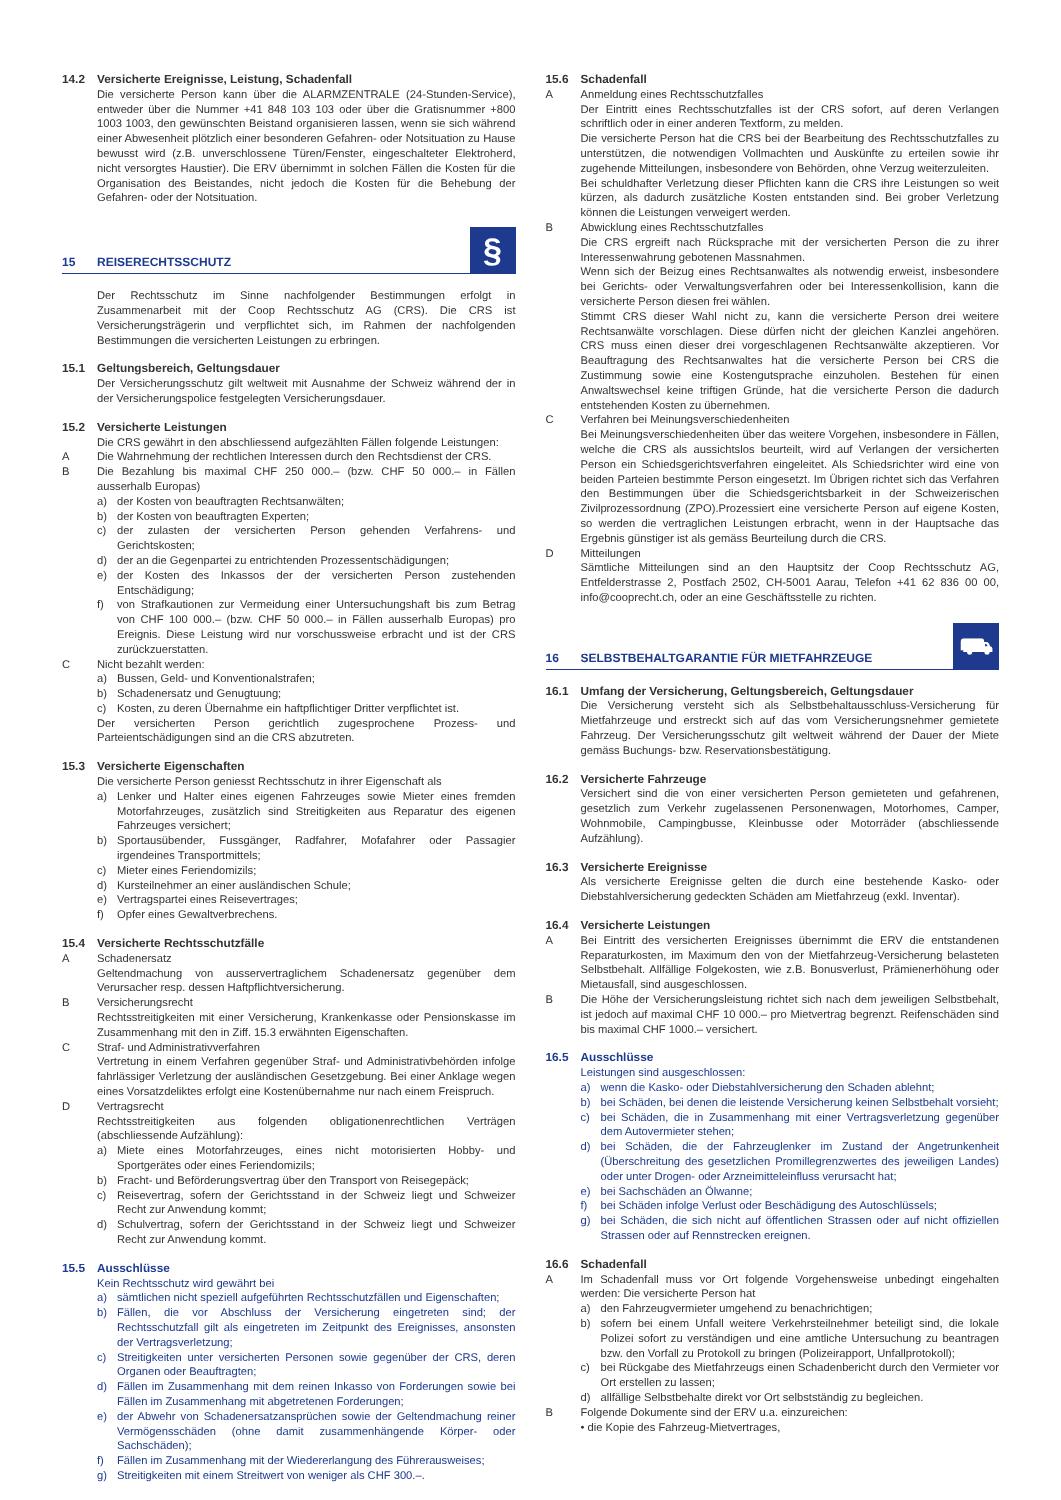14.2 Versicherte Ereignisse, Leistung, Schadenfall
Die versicherte Person kann über die ALARMZENTRALE (24-Stunden-Service), entweder über die Nummer +41 848 103 103 oder über die Gratisnummer +800 1003 1003, den gewünschten Beistand organisieren lassen, wenn sie sich während einer Abwesenheit plötzlich einer besonderen Gefahren- oder Notsituation zu Hause bewusst wird (z.B. unverschlossene Türen/Fenster, eingeschalteter Elektroherd, nicht versorgtes Haustier). Die ERV übernimmt in solchen Fällen die Kosten für die Organisation des Beistandes, nicht jedoch die Kosten für die Behebung der Gefahren- oder der Notsituation.
15 REISERECHTSSCHUTZ §
Der Rechtsschutz im Sinne nachfolgender Bestimmungen erfolgt in Zusammenarbeit mit der Coop Rechtsschutz AG (CRS). Die CRS ist Versicherungsträgerin und verpflichtet sich, im Rahmen der nachfolgenden Bestimmungen die versicherten Leistungen zu erbringen.
15.1 Geltungsbereich, Geltungsdauer
Der Versicherungsschutz gilt weltweit mit Ausnahme der Schweiz während der in der Versicherungspolice festgelegten Versicherungsdauer.
15.2 Versicherte Leistungen
Die CRS gewährt in den abschliessend aufgezählten Fällen folgende Leistungen:
A Die Wahrnehmung der rechtlichen Interessen durch den Rechtsdienst der CRS.
B Die Bezahlung bis maximal CHF 250 000.– (bzw. CHF 50 000.– in Fällen ausserhalb Europas)
a) der Kosten von beauftragten Rechtsanwälten;
b) der Kosten von beauftragten Experten;
c) der zulasten der versicherten Person gehenden Verfahrens- und Gerichtskosten;
d) der an die Gegenpartei zu entrichtenden Prozessentschädigungen;
e) der Kosten des Inkassos der der versicherten Person zustehenden Entschädigung;
f) von Strafkautionen zur Vermeidung einer Untersuchungshaft bis zum Betrag von CHF 100 000.– (bzw. CHF 50 000.– in Fällen ausserhalb Europas) pro Ereignis. Diese Leistung wird nur vorschussweise erbracht und ist der CRS zurückzuerstatten.
C Nicht bezahlt werden:
a) Bussen, Geld- und Konventionalstrafen;
b) Schadenersatz und Genugtuung;
c) Kosten, zu deren Übernahme ein haftpflichtiger Dritter verpflichtet ist.
Der versicherten Person gerichtlich zugesprochene Prozess- und Parteientschädigungen sind an die CRS abzutreten.
15.3 Versicherte Eigenschaften
Die versicherte Person geniesst Rechtsschutz in ihrer Eigenschaft als
a) Lenker und Halter eines eigenen Fahrzeuges sowie Mieter eines fremden Motorfahrzeuges, zusätzlich sind Streitigkeiten aus Reparatur des eigenen Fahrzeuges versichert;
b) Sportausübender, Fussgänger, Radfahrer, Mofafahrer oder Passagier irgendeines Transportmittels;
c) Mieter eines Feriendomizils;
d) Kursteilnehmer an einer ausländischen Schule;
e) Vertragspartei eines Reisevertrages;
f) Opfer eines Gewaltverbrechens.
15.4 Versicherte Rechtsschutzfälle
A Schadenersatz
Geltendmachung von ausservertraglichem Schadenersatz gegenüber dem Verursacher resp. dessen Haftpflichtversicherung.
B Versicherungsrecht
Rechtsstreitigkeiten mit einer Versicherung, Krankenkasse oder Pensionskasse im Zusammenhang mit den in Ziff. 15.3 erwähnten Eigenschaften.
C Straf- und Administrativverfahren
Vertretung in einem Verfahren gegenüber Straf- und Administrativbehörden infolge fahrlässiger Verletzung der ausländischen Gesetzgebung. Bei einer Anklage wegen eines Vorsatzdeliktes erfolgt eine Kostenübernahme nur nach einem Freispruch.
D Vertragsrecht
Rechtsstreitigkeiten aus folgenden obligationenrechtlichen Verträgen (abschliessende Aufzählung):
a) Miete eines Motorfahrzeuges, eines nicht motorisierten Hobby- und Sportgerätes oder eines Feriendomizils;
b) Fracht- und Beförderungsvertrag über den Transport von Reisegepäck;
c) Reisevertrag, sofern der Gerichtsstand in der Schweiz liegt und Schweizer Recht zur Anwendung kommt;
d) Schulvertrag, sofern der Gerichtsstand in der Schweiz liegt und Schweizer Recht zur Anwendung kommt.
15.5 Ausschlüsse
Kein Rechtsschutz wird gewährt bei
a) sämtlichen nicht speziell aufgeführten Rechtsschutzfällen und Eigenschaften;
b) Fällen, die vor Abschluss der Versicherung eingetreten sind; der Rechtsschutzfall gilt als eingetreten im Zeitpunkt des Ereignisses, ansonsten der Vertragsverletzung;
c) Streitigkeiten unter versicherten Personen sowie gegenüber der CRS, deren Organen oder Beauftragten;
d) Fällen im Zusammenhang mit dem reinen Inkasso von Forderungen sowie bei Fällen im Zusammenhang mit abgetretenen Forderungen;
e) der Abwehr von Schadenersatzansprüchen sowie der Geltendmachung reiner Vermögensschäden (ohne damit zusammenhängende Körper- oder Sachschäden);
f) Fällen im Zusammenhang mit der Wiedererlangung des Führerausweises;
g) Streitigkeiten mit einem Streitwert von weniger als CHF 300.–.
15.6 Schadenfall
A Anmeldung eines Rechtsschutzfalles
Der Eintritt eines Rechtsschutzfalles ist der CRS sofort, auf deren Verlangen schriftlich oder in einer anderen Textform, zu melden.
Die versicherte Person hat die CRS bei der Bearbeitung des Rechtsschutzfalles zu unterstützen, die notwendigen Vollmachten und Auskünfte zu erteilen sowie ihr zugehende Mitteilungen, insbesondere von Behörden, ohne Verzug weiterzuleiten.
Bei schuldhafter Verletzung dieser Pflichten kann die CRS ihre Leistungen so weit kürzen, als dadurch zusätzliche Kosten entstanden sind. Bei grober Verletzung können die Leistungen verweigert werden.
B Abwicklung eines Rechtsschutzfalles
Die CRS ergreift nach Rücksprache mit der versicherten Person die zu ihrer Interessenwahrung gebotenen Massnahmen.
Wenn sich der Beizug eines Rechtsanwaltes als notwendig erweist, insbesondere bei Gerichts- oder Verwaltungsverfahren oder bei Interessenkollision, kann die versicherte Person diesen frei wählen.
Stimmt CRS dieser Wahl nicht zu, kann die versicherte Person drei weitere Rechtsanwälte vorschlagen. Diese dürfen nicht der gleichen Kanzlei angehören. CRS muss einen dieser drei vorgeschlagenen Rechtsanwälte akzeptieren. Vor Beauftragung des Rechtsanwaltes hat die versicherte Person bei CRS die Zustimmung sowie eine Kostengutsprache einzuholen. Bestehen für einen Anwaltswechsel keine triftigen Gründe, hat die versicherte Person die dadurch entstehenden Kosten zu übernehmen.
C Verfahren bei Meinungsverschiedenheiten
Bei Meinungsverschiedenheiten über das weitere Vorgehen, insbesondere in Fällen, welche die CRS als aussichtslos beurteilt, wird auf Verlangen der versicherten Person ein Schiedsgerichtsverfahren eingeleitet. Als Schiedsrichter wird eine von beiden Parteien bestimmte Person eingesetzt. Im Übrigen richtet sich das Verfahren den Bestimmungen über die Schiedsgerichtsbarkeit in der Schweizerischen Zivilprozessordnung (ZPO).Prozessiert eine versicherte Person auf eigene Kosten, so werden die vertraglichen Leistungen erbracht, wenn in der Hauptsache das Ergebnis günstiger ist als gemäss Beurteilung durch die CRS.
D Mitteilungen
Sämtliche Mitteilungen sind an den Hauptsitz der Coop Rechtsschutz AG, Entfelderstrasse 2, Postfach 2502, CH-5001 Aarau, Telefon +41 62 836 00 00, info@cooprecht.ch, oder an eine Geschäftsstelle zu richten.
16 SELBSTBEHALTGARANTIE FÜR MIETFAHRZEUGE ⛟
16.1 Umfang der Versicherung, Geltungsbereich, Geltungsdauer
Die Versicherung versteht sich als Selbstbehaltausschluss-Versicherung für Mietfahrzeuge und erstreckt sich auf das vom Versicherungsnehmer gemietete Fahrzeug. Der Versicherungsschutz gilt weltweit während der Dauer der Miete gemäss Buchungs- bzw. Reservationsbestätigung.
16.2 Versicherte Fahrzeuge
Versichert sind die von einer versicherten Person gemieteten und gefahrenen, gesetzlich zum Verkehr zugelassenen Personenwagen, Motorhomes, Camper, Wohnmobile, Campingbusse, Kleinbusse oder Motorräder (abschliessende Aufzählung).
16.3 Versicherte Ereignisse
Als versicherte Ereignisse gelten die durch eine bestehende Kasko- oder Diebstahlversicherung gedeckten Schäden am Mietfahrzeug (exkl. Inventar).
16.4 Versicherte Leistungen
A Bei Eintritt des versicherten Ereignisses übernimmt die ERV die entstandenen Reparaturkosten, im Maximum den von der Mietfahrzeug-Versicherung belasteten Selbstbehalt. Allfällige Folgekosten, wie z.B. Bonusverlust, Prämienerhöhung oder Mietausfall, sind ausgeschlossen.
B Die Höhe der Versicherungsleistung richtet sich nach dem jeweiligen Selbstbehalt, ist jedoch auf maximal CHF 10 000.– pro Mietvertrag begrenzt. Reifenschäden sind bis maximal CHF 1000.– versichert.
16.5 Ausschlüsse
Leistungen sind ausgeschlossen:
a) wenn die Kasko- oder Diebstahlversicherung den Schaden ablehnt;
b) bei Schäden, bei denen die leistende Versicherung keinen Selbstbehalt vorsieht;
c) bei Schäden, die in Zusammenhang mit einer Vertragsverletzung gegenüber dem Autovermieter stehen;
d) bei Schäden, die der Fahrzeuglenker im Zustand der Angetrunkenheit (Überschreitung des gesetzlichen Promillegrenzwertes des jeweiligen Landes) oder unter Drogen- oder Arzneimitteleinfluss verursacht hat;
e) bei Sachschäden an Ölwanne;
f) bei Schäden infolge Verlust oder Beschädigung des Autoschlüssels;
g) bei Schäden, die sich nicht auf öffentlichen Strassen oder auf nicht offiziellen Strassen oder auf Rennstrecken ereignen.
16.6 Schadenfall
A Im Schadenfall muss vor Ort folgende Vorgehensweise unbedingt eingehalten werden: Die versicherte Person hat
a) den Fahrzeugvermieter umgehend zu benachrichtigen;
b) sofern bei einem Unfall weitere Verkehrsteilnehmer beteiligt sind, die lokale Polizei sofort zu verständigen und eine amtliche Untersuchung zu beantragen bzw. den Vorfall zu Protokoll zu bringen (Polizeirapport, Unfallprotokoll);
c) bei Rückgabe des Mietfahrzeugs einen Schadenbericht durch den Vermieter vor Ort erstellen zu lassen;
d) allfällige Selbstbehalte direkt vor Ort selbstständig zu begleichen.
B Folgende Dokumente sind der ERV u.a. einzureichen:
• die Kopie des Fahrzeug-Mietvertrages,